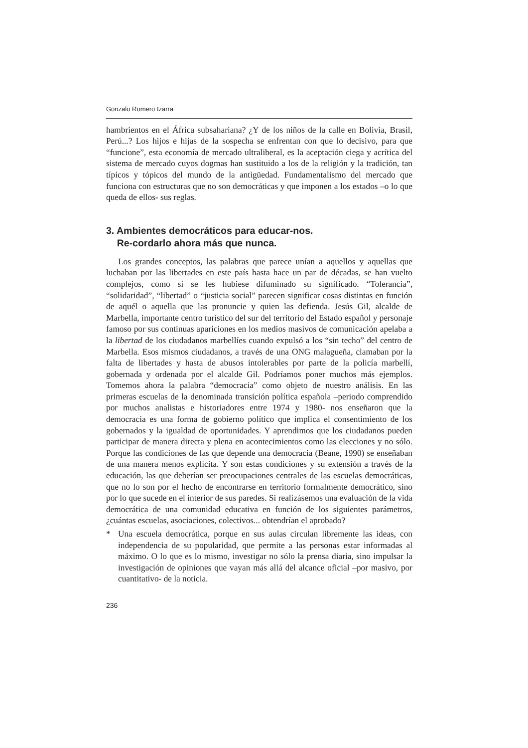Gonzalo Romero Izarra
hambrientos en el África subsahariana? ¿Y de los niños de la calle en Bolivia, Brasil, Perú...? Los hijos e hijas de la sospecha se enfrentan con que lo decisivo, para que “funcione”, esta economía de mercado ultraliberal, es la aceptación ciega y acrítica del sistema de mercado cuyos dogmas han sustituido a los de la religión y la tradición, tan típicos y tópicos del mundo de la antigüedad. Fundamentalismo del mercado que funciona con estructuras que no son democráticas y que imponen a los estados –o lo que queda de ellos- sus reglas.
3. Ambientes democráticos para educar-nos.
Re-cordarlo ahora más que nunca.
Los grandes conceptos, las palabras que parece unían a aquellos y aquellas que luchaban por las libertades en este país hasta hace un par de décadas, se han vuelto complejos, como si se les hubiese difuminado su significado. “Tolerancia”, “solidaridad”, “libertad” o “justicia social” parecen significar cosas distintas en función de aquél o aquella que las pronuncie y quien las defienda. Jesús Gil, alcalde de Marbella, importante centro turístico del sur del territorio del Estado español y personaje famoso por sus continuas apariciones en los medios masivos de comunicación apelaba a la libertad de los ciudadanos marbellíes cuando expulsó a los “sin techo” del centro de Marbella. Esos mismos ciudadanos, a través de una ONG malagueña, clamaban por la falta de libertades y hasta de abusos intolerables por parte de la policía marbellí, gobernada y ordenada por el alcalde Gil. Podríamos poner muchos más ejemplos. Tomemos ahora la palabra “democracia” como objeto de nuestro análisis. En las primeras escuelas de la denominada transición política española –periodo comprendido por muchos analistas e historiadores entre 1974 y 1980- nos enseñaron que la democracia es una forma de gobierno político que implica el consentimiento de los gobernados y la igualdad de oportunidades. Y aprendimos que los ciudadanos pueden participar de manera directa y plena en acontecimientos como las elecciones y no sólo. Porque las condiciones de las que depende una democracia (Beane, 1990) se enseñaban de una manera menos explícita. Y son estas condiciones y su extensión a través de la educación, las que deberían ser preocupaciones centrales de las escuelas democráticas, que no lo son por el hecho de encontrarse en territorio formalmente democrático, sino por lo que sucede en el interior de sus paredes. Si realizásemos una evaluación de la vida democrática de una comunidad educativa en función de los siguientes parámetros, ¿cuántas escuelas, asociaciones, colectivos... obtendrían el aprobado?
* Una escuela democrática, porque en sus aulas circulan libremente las ideas, con independencia de su popularidad, que permite a las personas estar informadas al máximo. O lo que es lo mismo, investigar no sólo la prensa diaria, sino impulsar la investigación de opiniones que vayan más allá del alcance oficial –por masivo, por cuantitativo- de la noticia.
236